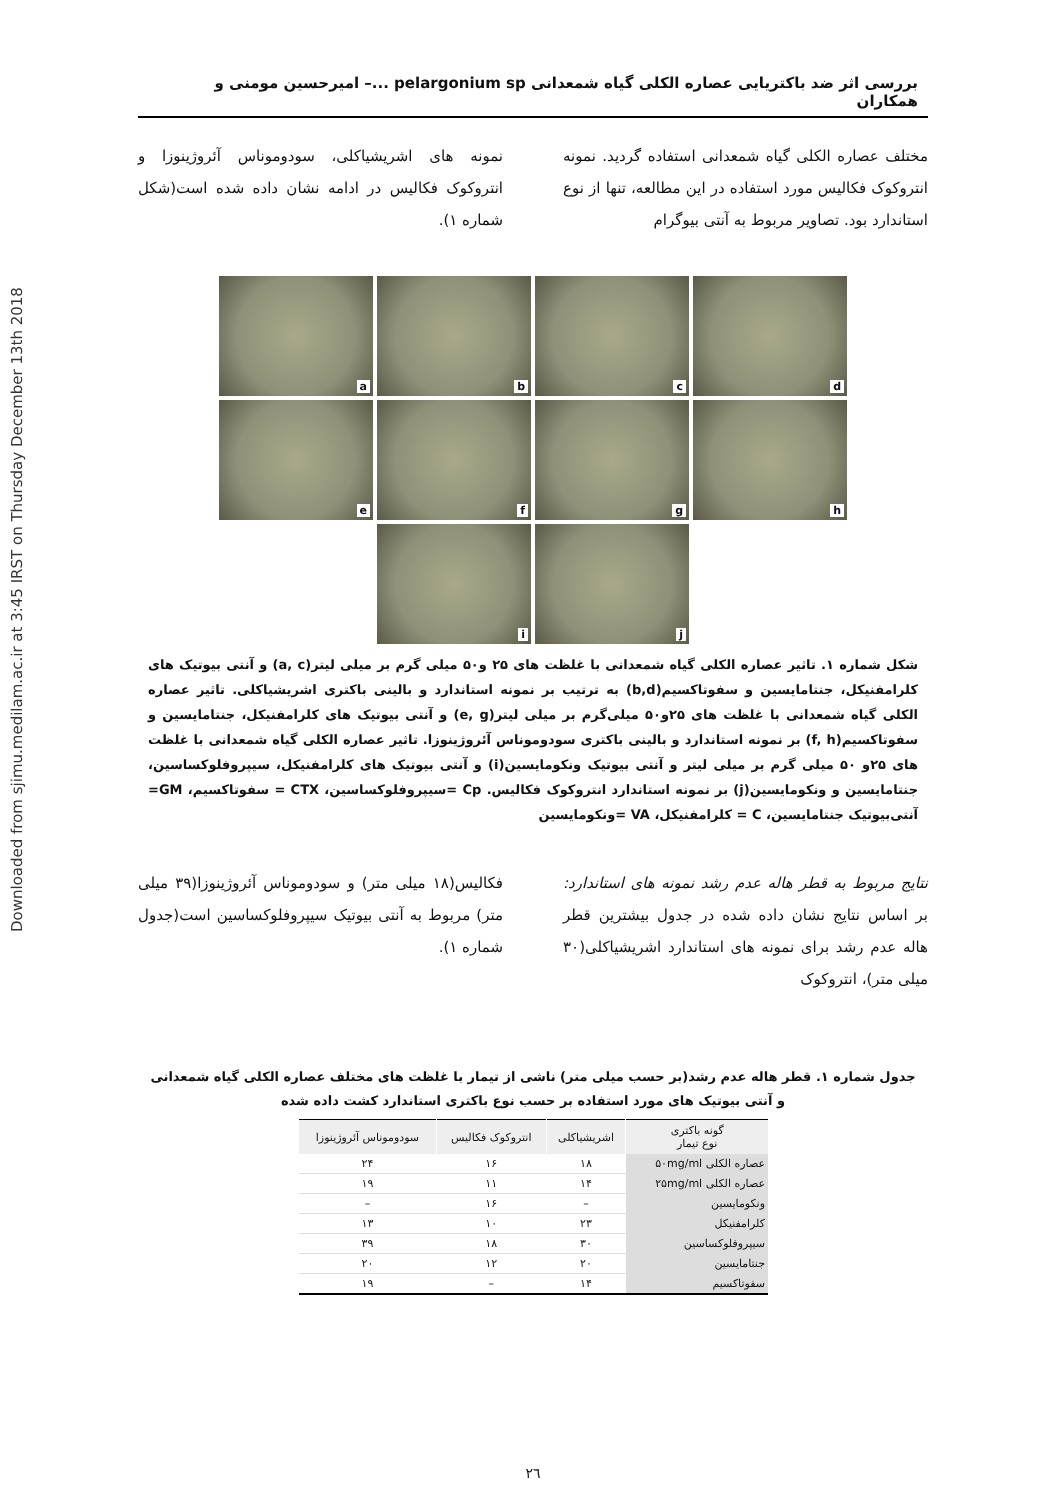Downloaded from sjimu.medilam.ac.ir at 3:45 IRST on Thursday December 13th 2018
بررسی اثر ضد باکتریایی عصاره الکلی گیاه شمعدانی pelargonium sp ...– امیرحسین مومنی و همکاران
مختلف عصاره الکلی گیاه شمعدانی استفاده گردید. نمونه انتروکوک فکالیس مورد استفاده در این مطالعه، تنها از نوع استاندارد بود. تصاویر مربوط به آنتی بیوگرام
نمونه های اشریشیاکلی، سودوموناس آئروژینوزا و انتروکوک فکالیس در ادامه نشان داده شده است(شکل شماره ۱).
a
b
c
d
e
f
g
h
i
j
شکل شماره ۱. تاثیر عصاره الکلی گیاه شمعدانی با غلظت های ۲۵ و۵۰ میلی گرم بر میلی لیتر(a, c) و آنتی بیوتیک های کلرامفنیکل، جنتامایسین و سفوتاکسیم(b,d) به ترتیب بر نمونه استاندارد و بالینی باکتری اشریشیاکلی. تاثیر عصاره الکلی گیاه شمعدانی با غلظت های ۲۵و۵۰ میلی‌گرم بر میلی لیتر(e, g) و آنتی بیوتیک های کلرامفنیکل، جنتامایسین و سفوتاکسیم(f, h) بر نمونه استاندارد و بالینی باکتری سودوموناس آئروژینوزا. تاثیر عصاره الکلی گیاه شمعدانی با غلظت های ۲۵و ۵۰ میلی گرم بر میلی لیتر و آنتی بیوتیک ونکومایسین(i) و آنتی بیوتیک های کلرامفنیکل، سیپروفلوکساسین، جنتامایسین و ونکومایسین(j) بر نمونه استاندارد انتروکوک فکالیس. Cp =سیپروفلوکساسین، CTX = سفوتاکسیم، GM= آنتی‌بیوتیک جنتامایسین، C = کلرامفنیکل، VA =ونکومایسین
نتایج مربوط به قطر هاله عدم رشد نمونه های استاندارد: بر اساس نتایج نشان داده شده در جدول بیشترین قطر هاله عدم رشد برای نمونه های استاندارد اشریشیاکلی(۳۰ میلی متر)، انتروکوک
فکالیس(۱۸ میلی متر) و سودوموناس آئروژینوزا(۳۹ میلی متر) مربوط به آنتی بیوتیک سیپروفلوکساسین است(جدول شماره ۱).
جدول شماره ۱. قطر هاله عدم رشد(بر حسب میلی متر) ناشی از تیمار با غلظت های مختلف عصاره الکلی گیاه شمعدانی
و آنتی بیوتیک های مورد استفاده بر حسب نوع باکتری استاندارد کشت داده شده
| گونه باکتری نوع تیمار | اشریشیاکلی | انتروکوک فکالیس | سودوموناس آئروژینوزا |
| --- | --- | --- | --- |
| عصاره الکلی ۵۰mg/ml | ۱۸ | ۱۶ | ۲۴ |
| عصاره الکلی ۲۵mg/ml | ۱۴ | ۱۱ | ۱۹ |
| ونکومایسین | – | ۱۶ | – |
| کلرامفنیکل | ۲۳ | ۱۰ | ۱۳ |
| سیپروفلوکساسین | ۳۰ | ۱۸ | ۳۹ |
| جنتامایسین | ۲۰ | ۱۲ | ۲۰ |
| سفوتاکسیم | ۱۴ | – | ۱۹ |
۲٦